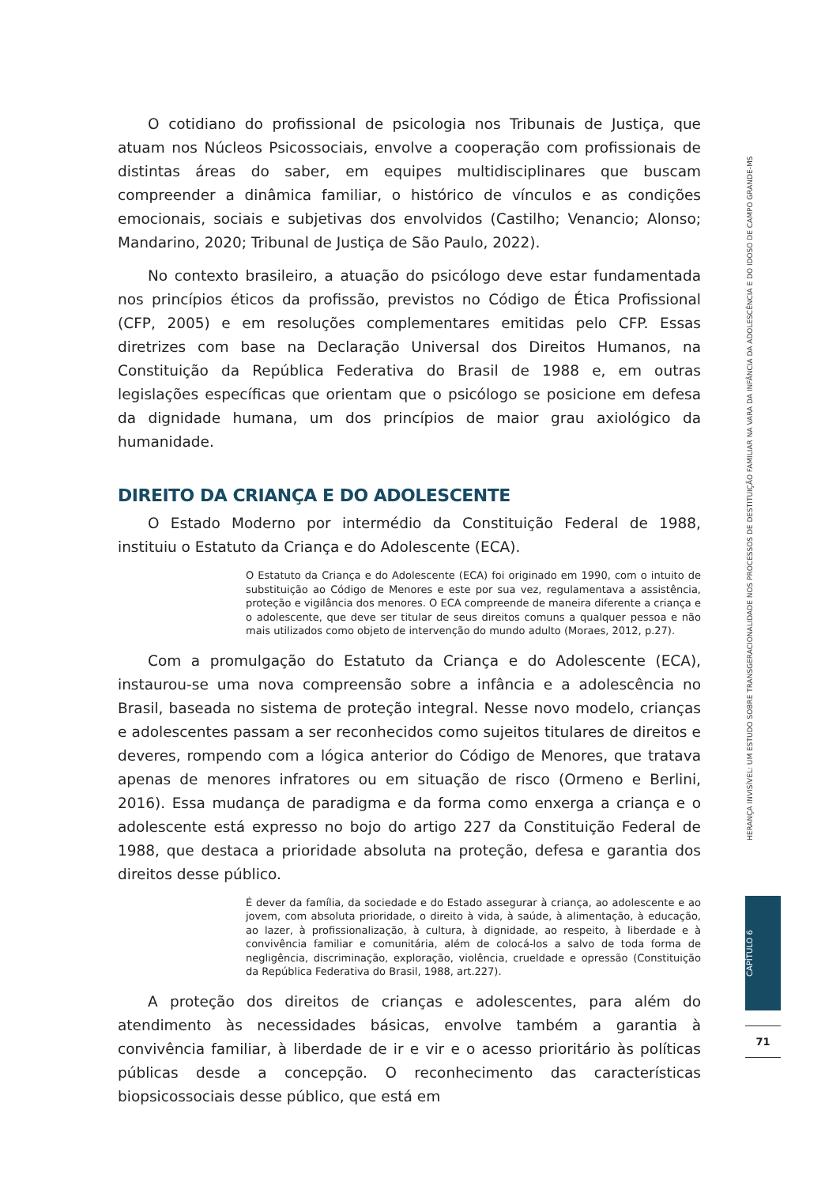O cotidiano do profissional de psicologia nos Tribunais de Justiça, que atuam nos Núcleos Psicossociais, envolve a cooperação com profissionais de distintas áreas do saber, em equipes multidisciplinares que buscam compreender a dinâmica familiar, o histórico de vínculos e as condições emocionais, sociais e subjetivas dos envolvidos (Castilho; Venancio; Alonso; Mandarino, 2020; Tribunal de Justiça de São Paulo, 2022).
No contexto brasileiro, a atuação do psicólogo deve estar fundamentada nos princípios éticos da profissão, previstos no Código de Ética Profissional (CFP, 2005) e em resoluções complementares emitidas pelo CFP. Essas diretrizes com base na Declaração Universal dos Direitos Humanos, na Constituição da República Federativa do Brasil de 1988 e, em outras legislações específicas que orientam que o psicólogo se posicione em defesa da dignidade humana, um dos princípios de maior grau axiológico da humanidade.
DIREITO DA CRIANÇA E DO ADOLESCENTE
O Estado Moderno por intermédio da Constituição Federal de 1988, instituiu o Estatuto da Criança e do Adolescente (ECA).
O Estatuto da Criança e do Adolescente (ECA) foi originado em 1990, com o intuito de substituição ao Código de Menores e este por sua vez, regulamentava a assistência, proteção e vigilância dos menores. O ECA compreende de maneira diferente a criança e o adolescente, que deve ser titular de seus direitos comuns a qualquer pessoa e não mais utilizados como objeto de intervenção do mundo adulto (Moraes, 2012, p.27).
Com a promulgação do Estatuto da Criança e do Adolescente (ECA), instaurou-se uma nova compreensão sobre a infância e a adolescência no Brasil, baseada no sistema de proteção integral. Nesse novo modelo, crianças e adolescentes passam a ser reconhecidos como sujeitos titulares de direitos e deveres, rompendo com a lógica anterior do Código de Menores, que tratava apenas de menores infratores ou em situação de risco (Ormeno e Berlini, 2016). Essa mudança de paradigma e da forma como enxerga a criança e o adolescente está expresso no bojo do artigo 227 da Constituição Federal de 1988, que destaca a prioridade absoluta na proteção, defesa e garantia dos direitos desse público.
É dever da família, da sociedade e do Estado assegurar à criança, ao adolescente e ao jovem, com absoluta prioridade, o direito à vida, à saúde, à alimentação, à educação, ao lazer, à profissionalização, à cultura, à dignidade, ao respeito, à liberdade e à convivência familiar e comunitária, além de colocá-los a salvo de toda forma de negligência, discriminação, exploração, violência, crueldade e opressão (Constituição da República Federativa do Brasil, 1988, art.227).
A proteção dos direitos de crianças e adolescentes, para além do atendimento às necessidades básicas, envolve também a garantia à convivência familiar, à liberdade de ir e vir e o acesso prioritário às políticas públicas desde a concepção. O reconhecimento das características biopsicossociais desse público, que está em
HERANÇA INVISÍVEL: UM ESTUDO SOBRE TRANSGERACIONALIDADE NOS PROCESSOS DE DESTITUIÇÃO FAMILIAR NA VARA DA INFÂNCIA DA ADOLESCÊNCIA E DO IDOSO DE CAMPO GRANDE-MS
CAPÍTULO 6
71